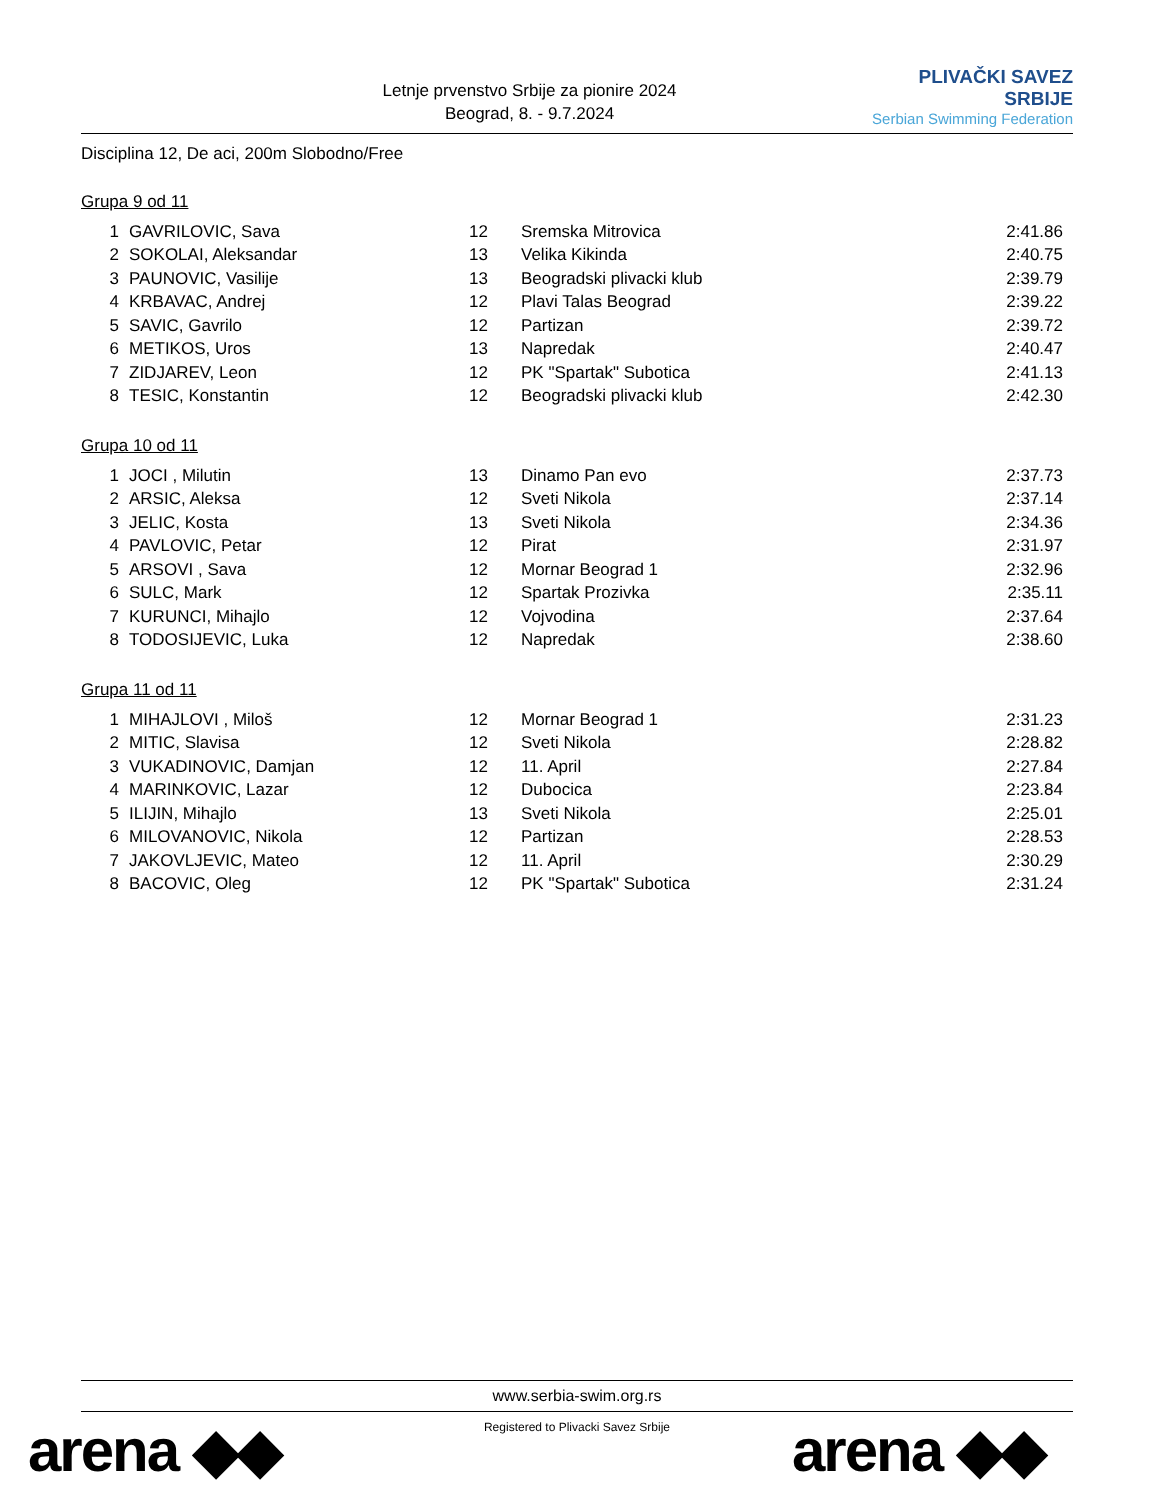Letnje prvenstvo Srbije za pionire 2024
Beograd, 8. - 9.7.2024
PLIVAČKI SAVEZ SRBIJE
Serbian Swimming Federation
Disciplina 12, De aci, 200m Slobodno/Free
Grupa 9 od 11
| 1 | GAVRILOVIC, Sava | 12 | Sremska Mitrovica | 2:41.86 |
| 2 | SOKOLAI, Aleksandar | 13 | Velika Kikinda | 2:40.75 |
| 3 | PAUNOVIC, Vasilije | 13 | Beogradski plivacki klub | 2:39.79 |
| 4 | KRBAVAC, Andrej | 12 | Plavi Talas Beograd | 2:39.22 |
| 5 | SAVIC, Gavrilo | 12 | Partizan | 2:39.72 |
| 6 | METIKOS, Uros | 13 | Napredak | 2:40.47 |
| 7 | ZIDJAREV, Leon | 12 | PK "Spartak" Subotica | 2:41.13 |
| 8 | TESIC, Konstantin | 12 | Beogradski plivacki klub | 2:42.30 |
Grupa 10 od 11
| 1 | JOCI , Milutin | 13 | Dinamo Pan evo | 2:37.73 |
| 2 | ARSIC, Aleksa | 12 | Sveti Nikola | 2:37.14 |
| 3 | JELIC, Kosta | 13 | Sveti Nikola | 2:34.36 |
| 4 | PAVLOVIC, Petar | 12 | Pirat | 2:31.97 |
| 5 | ARSOVI , Sava | 12 | Mornar Beograd 1 | 2:32.96 |
| 6 | SULC, Mark | 12 | Spartak Prozivka | 2:35.11 |
| 7 | KURUNCI, Mihajlo | 12 | Vojvodina | 2:37.64 |
| 8 | TODOSIJEVIC, Luka | 12 | Napredak | 2:38.60 |
Grupa 11 od 11
| 1 | MIHAJLOVI , Miloš | 12 | Mornar Beograd 1 | 2:31.23 |
| 2 | MITIC, Slavisa | 12 | Sveti Nikola | 2:28.82 |
| 3 | VUKADINOVIC, Damjan | 12 | 11. April | 2:27.84 |
| 4 | MARINKOVIC, Lazar | 12 | Dubocica | 2:23.84 |
| 5 | ILIJIN, Mihajlo | 13 | Sveti Nikola | 2:25.01 |
| 6 | MILOVANOVIC, Nikola | 12 | Partizan | 2:28.53 |
| 7 | JAKOVLJEVIC, Mateo | 12 | 11. April | 2:30.29 |
| 8 | BACOVIC, Oleg | 12 | PK "Spartak" Subotica | 2:31.24 |
www.serbia-swim.org.rs
Registered to Plivacki Savez Srbije
arena ◆◆ arena ◆◆